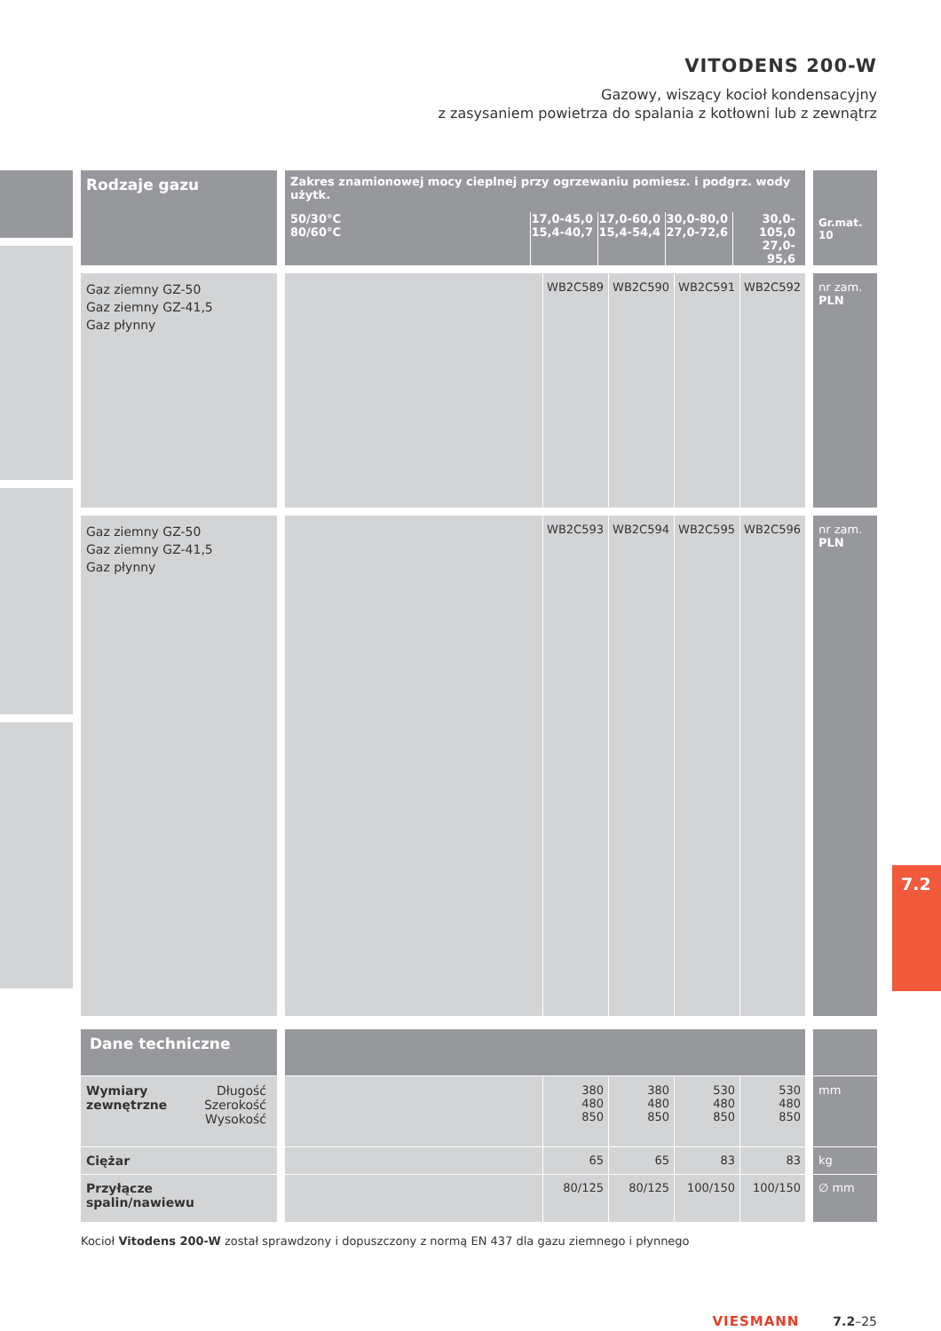VITODENS 200-W
Gazowy, wiszący kocioł kondensacyjny
z zasysaniem powietrza do spalania z kotłowni lub z zewnątrz
| Rodzaje gazu | Zakres znamionowej mocy cieplnej przy ogrzewaniu pomiesz. i podgrz. wody użytk. / 50/30°C 80/60°C / 17,0-45,0 15,4-40,7 / 17,0-60,0 15,4-54,4 / 30,0-80,0 27,0-72,6 / 30,0-105,0 27,0- 95,6 / | | | | | Gr.mat. 10 |
| --- | --- | --- | --- | --- | --- | --- |
| Gaz ziemny GZ-50 Gaz ziemny GZ-41,5 Gaz płynny | | WB2C589 | WB2C590 | WB2C591 | WB2C592 | nr zam. PLN |
| Gaz ziemny GZ-50 Gaz ziemny GZ-41,5 Gaz płynny | | WB2C593 | WB2C594 | WB2C595 | WB2C596 | nr zam. PLN |
| Dane techniczne | | | | | | |
| Długość Szerokość Wysokość Wymiary zewnętrzne | | 380 480 850 | 380 480 850 | 530 480 850 | 530 480 850 | mm |
| Ciężar | | 65 | 65 | 83 | 83 | kg |
| Przyłącze spalin/nawiewu | | 80/125 | 80/125 | 100/150 | 100/150 | ∅ mm |
7.2
Kocioł Vitodens 200-W został sprawdzony i dopuszczony z normą EN 437 dla gazu ziemnego i płynnego
VIESMANN 7.2–25